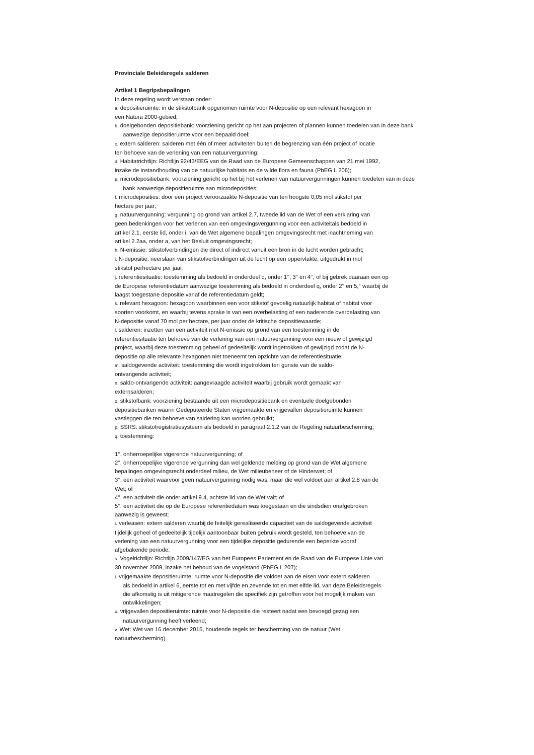Provinciale Beleidsregels salderen
Artikel 1 Begripsbepalingen
In deze regeling wordt verstaan onder:
a. depositieruimte: in de stikstofbank opgenomen ruimte voor N-depositie op een relevant hexagoon in
een Natura 2000-gebied;
b. doelgebonden depositiebank: voorziening gericht op het aan projecten of plannen kunnen toedelen van in deze bank
aanwezige depositieruimte voor een bepaald doel;
c. extern salderen: salderen met één of meer activiteiten buiten de begrenzing van één project of locatie
ten behoeve van de verlening van een natuurvergunning;
d. Habitatrichtlijn: Richtlijn 92/43/EEG van de Raad van de Europese Gemeenschappen van 21 mei 1992,
inzake de instandhouding van de natuurlijke habitats en de wilde flora en fauna (PbEG L 206);
e. microdepositiebank: voorziening gericht op het bij het verlenen van natuurvergunningen kunnen toedelen van in deze
bank aanwezige depositieruimte aan microdeposities;
f. microdeposities: door een project veroorzaakte N-depositie van ten hoogste 0,05 mol stikstof per
hectare per jaar;
g. natuurvergunning: vergunning op grond van artikel 2.7, tweede lid van de Wet of een verklaring van
geen bedenkingen voor het verlenen van een omgevingsvergunning voor een activiteitals bedoeld in
artikel 2.1, eerste lid, onder i, van de Wet algemene bepalingen omgevingsrecht met inachtneming van
artikel 2.2aa, onder a, van het Besluit omgevingsrecht;
h. N-emissie: stikstofverbindingen die direct of indirect vanuit een bron in de lucht worden gebracht;
i. N-depositie: neerslaan van stikstofverbindingen uit de lucht op een oppervlakte, uitgedrukt in mol
stikstof perhectare per jaar;
j. referentiesituatie: toestemming als bedoeld in onderdeel q, onder 1°, 3° en 4°, of bij gebrek daaraan een op
de Europese referentiedatum aanwezige toestemming als bedoeld in onderdeel q, onder 2° en 5,° waarbij de
laagst toegestane depositie vanaf de referentiedatum geldt;
k. relevant hexagoon: hexagoon waarbinnen een voor stikstof gevoelig natuurlijk habitat of habitat voor
soorten voorkomt, en waarbij tevens sprake is van een overbelasting of een naderende overbelasting van
N-depositie vanaf 70 mol per hectare, per jaar onder de kritische depositiewaarde;
l. salderen: inzetten van een activiteit met N-emissie op grond van een toestemming in de
referentiesituatie ten behoeve van de verlening van een natuurvergunning voor een nieuw of gewijzigd
project, waarbij deze toestemming geheel of gedeeltelijk wordt ingetrokken of gewijzigd zodat de N-
depositie op alle relevante hexagonen niet toeneemt ten opzichte van de referentiesituatie;
m. saldogevende activiteit: toestemming die wordt ingetrokken ten gunste van de saldo-
ontvangende activiteit;
n. saldo-ontvangende activiteit: aangevraagde activiteit waarbij gebruik wordt gemaakt van
externsalderen;
o. stikstofbank: voorziening bestaande uit een microdepositiebank en eventuele doelgebonden
depositiebanken waarin Gedeputeerde Staten vrijgemaakte en vrijgevallen depositieruimte kunnen
vastleggen die ten behoeve van saldering kan worden gebruikt;
p. SSRS: stikstofregistratiesysteem als bedoeld in paragraaf 2.1.2 van de Regeling natuurbescherming;
q. toestemming:
1°. onherroepelijke vigerende natuurvergunning; of
2°. onherroepelijke vigerende vergunning dan wel geldende melding op grond van de Wet algemene
bepalingen omgevingsrecht onderdeel milieu, de Wet milieubeheer of de Hinderwet; of
3°. een activiteit waarvoor geen natuurvergunning nodig was, maar die wel voldoet aan artikel 2.8 van de
Wet; of
4°. een activiteit die onder artikel 9.4, achtste lid van de Wet valt; of
5°. een activiteit die op de Europese referentiedatum was toegestaan en die sindsdien onafgebroken
aanwezig is geweest;
r. verleasen: extern salderen waarbij de feitelijk gerealiseerde capaciteit van de saldogevende activiteit
tijdelijk geheel of gedeeltelijk tijdelijk aantoonbaar buiten gebruik wordt gesteld, ten behoeve van de
verlening van een natuurvergunning voor een tijdelijke depositie gedurende een beperkte vooraf
afgebakende periode;
s. Vogelrichtlijn: Richtlijn 2009/147/EG van het Europees Parlement en de Raad van de Europese Unie van
30 november 2009, inzake het behoud van de vogelstand (PbEG L 207);
t. vrijgemaakte depositieruimte: ruimte voor N-depositie die voldoet aan de eisen voor extern salderen
als bedoeld in artikel 6, eerste tot en met vijfde en zevende tot en met elfde lid, van deze Beleidsregels
die afkomstig is uit mitigerende maatregelen die specifiek zijn getroffen voor het mogelijk maken van
ontwikkelingen;
u. vrijgevallen depositieruimte: ruimte voor N-depositie die resteert nadat een bevoegd gezag een
natuurvergunning heeft verleend;
v. Wet: Wet van 16 december 2015, houdende regels ter bescherming van de natuur (Wet
natuurbescherming).